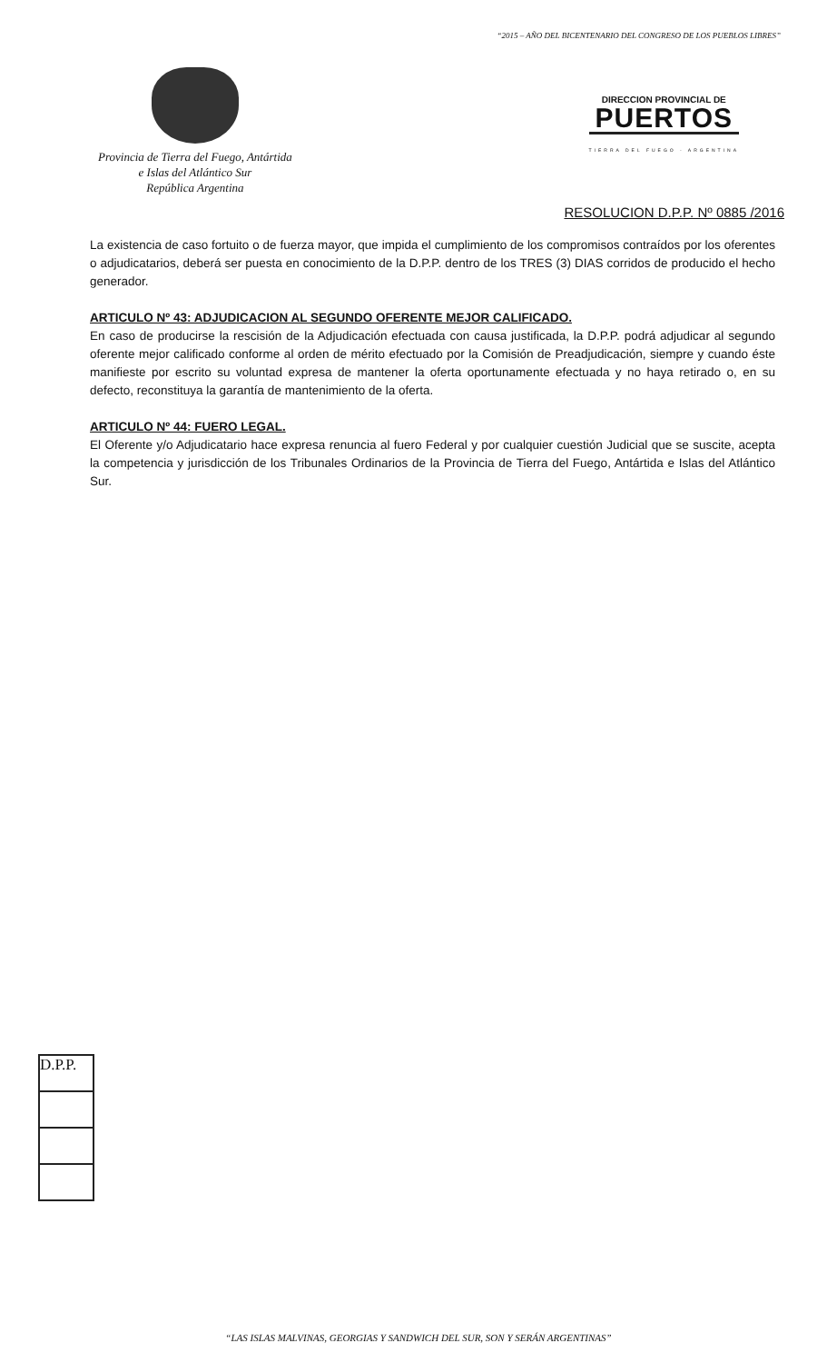“2015 – AÑO DEL BICENTENARIO DEL CONGRESO DE LOS PUEBLOS LIBRES”
Provincia de Tierra del Fuego, Antártida
e Islas del Atlántico Sur
República Argentina
DIRECCION PROVINCIAL DE
PUERTOS
TIERRA DEL FUEGO - ARGENTINA
RESOLUCION D.P.P. Nº 0885 /2016
La existencia de caso fortuito o de fuerza mayor, que impida el cumplimiento de los compromisos contraídos por los oferentes o adjudicatarios, deberá ser puesta en conocimiento de la D.P.P. dentro de los TRES (3) DIAS corridos de producido el hecho generador.
ARTICULO Nº 43: ADJUDICACION AL SEGUNDO OFERENTE MEJOR CALIFICADO.
En caso de producirse la rescisión de la Adjudicación efectuada con causa justificada, la D.P.P. podrá adjudicar al segundo oferente mejor calificado conforme al orden de mérito efectuado por la Comisión de Preadjudicación, siempre y cuando éste manifieste por escrito su voluntad expresa de mantener la oferta oportunamente efectuada y no haya retirado o, en su defecto, reconstituya la garantía de mantenimiento de la oferta.
ARTICULO Nº 44: FUERO LEGAL.
El Oferente y/o Adjudicatario hace expresa renuncia al fuero Federal y por cualquier cuestión Judicial que se suscite, acepta la competencia y jurisdicción de los Tribunales Ordinarios de la Provincia de Tierra del Fuego, Antártida e Islas del Atlántico Sur.
D.P.P.
“LAS ISLAS MALVINAS, GEORGIAS Y SANDWICH DEL SUR, SON Y SERÁN ARGENTINAS”